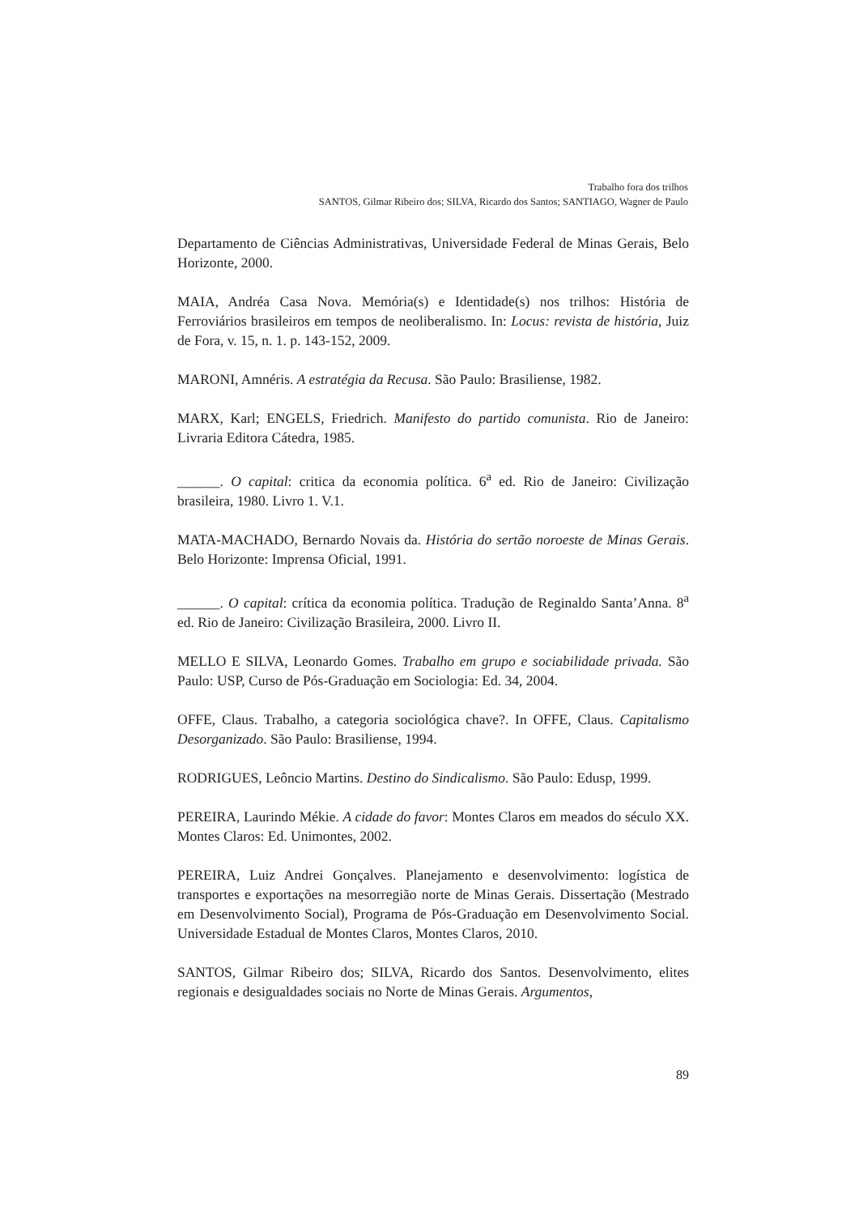Trabalho fora dos trilhos
SANTOS, Gilmar Ribeiro dos; SILVA, Ricardo dos Santos; SANTIAGO, Wagner de Paulo
Departamento de Ciências Administrativas, Universidade Federal de Minas Gerais, Belo Horizonte, 2000.
MAIA, Andréa Casa Nova. Memória(s) e Identidade(s) nos trilhos: História de Ferroviários brasileiros em tempos de neoliberalismo. In: Locus: revista de história, Juiz de Fora, v. 15, n. 1. p. 143-152, 2009.
MARONI, Amnéris. A estratégia da Recusa. São Paulo: Brasiliense, 1982.
MARX, Karl; ENGELS, Friedrich. Manifesto do partido comunista. Rio de Janeiro: Livraria Editora Cátedra, 1985.
______. O capital: critica da economia política. 6<sup>a</sup> ed. Rio de Janeiro: Civilização brasileira, 1980. Livro 1. V.1.
MATA-MACHADO, Bernardo Novais da. História do sertão noroeste de Minas Gerais. Belo Horizonte: Imprensa Oficial, 1991.
______. O capital: crítica da economia política. Tradução de Reginaldo Santa’Anna. 8<sup>a</sup> ed. Rio de Janeiro: Civilização Brasileira, 2000. Livro II.
MELLO E SILVA, Leonardo Gomes. Trabalho em grupo e sociabilidade privada. São Paulo: USP, Curso de Pós-Graduação em Sociologia: Ed. 34, 2004.
OFFE, Claus. Trabalho, a categoria sociológica chave?. In OFFE, Claus. Capitalismo Desorganizado. São Paulo: Brasiliense, 1994.
RODRIGUES, Leôncio Martins. Destino do Sindicalismo. São Paulo: Edusp, 1999.
PEREIRA, Laurindo Mékie. A cidade do favor: Montes Claros em meados do século XX. Montes Claros: Ed. Unimontes, 2002.
PEREIRA, Luiz Andrei Gonçalves. Planejamento e desenvolvimento: logística de transportes e exportações na mesorregião norte de Minas Gerais. Dissertação (Mestrado em Desenvolvimento Social), Programa de Pós-Graduação em Desenvolvimento Social. Universidade Estadual de Montes Claros, Montes Claros, 2010.
SANTOS, Gilmar Ribeiro dos; SILVA, Ricardo dos Santos. Desenvolvimento, elites regionais e desigualdades sociais no Norte de Minas Gerais. Argumentos,
89